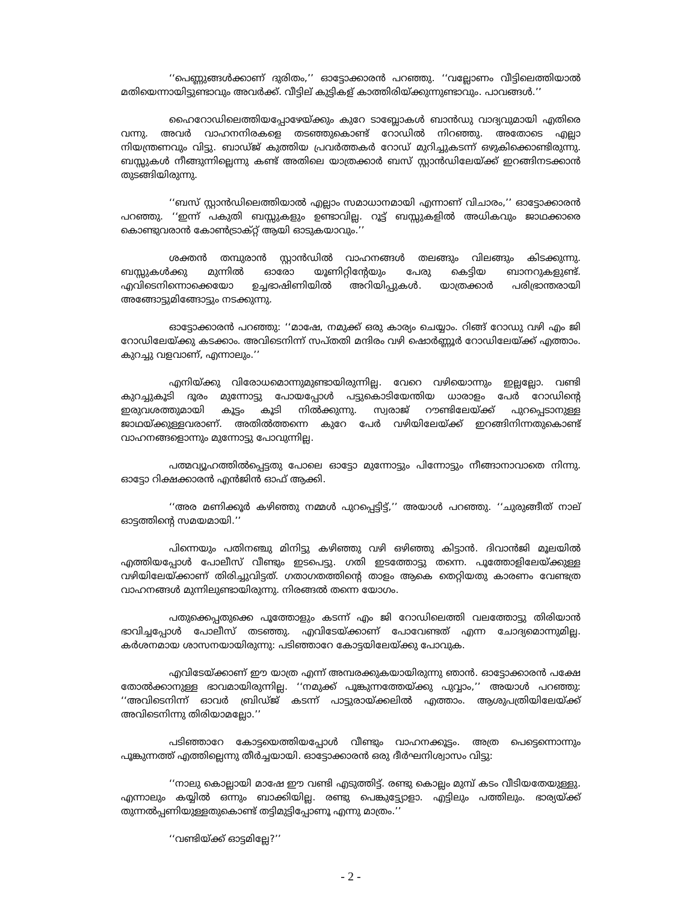‘‘പെണ്ണുങ്ങൾക്കാണ് ദുരിതം,’’ ഓട്ടോക്കാരൻ പറഞ്ഞു. ‘‘വല്ലോണം വീട്ടിലെത്തിയാൽ മതിയെന്നായിട്ടുണ്ടാവും അവർക്ക്. വീട്ടില് കുട്ടികള് കാത്തിരിയ്ക്കുന്നുണ്ടാവും. പാവങ്ങൾ.’’
ഹൈറോഡിലെത്തിയപ്പോഴേയ്ക്കും കുറേ ടാബ്ലോകൾ ബാൻഡു വാദ്യവുമായി എതിരെ വന്നു. അവർ വാഹനനിരകളെ തടഞ്ഞുകൊണ്ട് റോഡിൽ നിറഞ്ഞു. അതോടെ എല്ലാ നിയന്ത്രണവും വിട്ടു. ബാഡ്ജ് കുത്തിയ പ്രവർത്തകർ റോഡ് മുറിച്ചുകടന്ന് ഒഴുകിക്കൊണ്ടിരുന്നു. ബസ്സുകൾ നീങ്ങുന്നില്ലെന്നു കണ്ട് അതിലെ യാത്രക്കാർ ബസ് സ്റ്റാൻഡിലേയ്ക്ക് ഇറങ്ങിനടക്കാൻ തുടങ്ങിയിരുന്നു.
‘‘ബസ് സ്റ്റാൻഡിലെത്തിയാൽ എല്ലാം സമാധാനമായി എന്നാണ് വിചാരം,’’ ഓട്ടോക്കാരൻ പറഞ്ഞു. ‘‘ഇന്ന് പകുതി ബസ്സുകളും ഉണ്ടാവില്ല. റൂട്ട് ബസ്സുകളിൽ അധികവും ജാഥക്കാരെ കൊണ്ടുവരാൻ കോൺട്രാക്റ്റ് ആയി ഓടുകയാവും.’’
ശക്തൻ തമ്പുരാൻ സ്റ്റാൻഡിൽ വാഹനങ്ങൾ തലങ്ങും വിലങ്ങും കിടക്കുന്നു. ബസ്സുകൾക്കു മുന്നിൽ ഓരോ യൂണിറ്റിന്റേയും പേരു കെട്ടിയ ബാനറുകളുണ്ട്. എവിടെനിന്നൊക്കെയോ ഉച്ചഭാഷിണിയിൽ അറിയിപ്പുകൾ. യാത്രക്കാർ പരിഭ്രാന്തരായി അങ്ങോട്ടുമിങ്ങോട്ടും നടക്കുന്നു.
ഓട്ടോക്കാരൻ പറഞ്ഞു: ‘‘മാഷേ, നമുക്ക് ഒരു കാര്യം ചെയ്യാം. റിങ്ങ് റോഡു വഴി എം ജി റോഡിലേയ്ക്കു കടക്കാം. അവിടെനിന്ന് സപ്തതി മന്ദിരം വഴി ഷൊർണ്ണൂർ റോഡിലേയ്ക്ക് എത്താം. കുറച്ചു വളവാണ്, എന്നാലും.’’
എനിയ്ക്കു വിരോധമൊന്നുമുണ്ടായിരുന്നില്ല. വേറെ വഴിയൊന്നും ഇല്ലല്ലോ. വണ്ടി കുറച്ചുകൂടി ദൂരം മുന്നോട്ടു പോയപ്പോൾ പട്ടുകൊടിയേന്തിയ ധാരാളം പേർ റോഡിന്റെ ഇരുവശത്തുമായി കൂട്ടം കൂടി നിൽക്കുന്നു. സ്വരാജ് റൗണ്ടിലേയ്ക്ക് പുറപ്പെടാനുള്ള ജാഥയ്ക്കുള്ളവരാണ്. അതിൽത്തന്നെ കുറേ പേർ വഴിയിലേയ്ക്ക് ഇറങ്ങിനിന്നതുകൊണ്ട് വാഹനങ്ങളൊന്നും മുന്നോട്ടു പോവുന്നില്ല.
പത്മവ്യൂഹത്തിൽപ്പെട്ടതു പോലെ ഓട്ടോ മുന്നോട്ടും പിന്നോട്ടും നീങ്ങാനാവാതെ നിന്നു. ഓട്ടോ റിക്ഷക്കാരൻ എൻജിൻ ഓഫ് ആക്കി.
‘‘അര മണിക്കൂർ കഴിഞ്ഞു നമ്മൾ പുറപ്പെട്ടിട്ട്,’’ അയാൾ പറഞ്ഞു. ‘‘ചുരുങ്ങീത് നാല് ഓട്ടത്തിന്റെ സമയമായി.’’
പിന്നെയും പതിനഞ്ചു മിനിട്ടു കഴിഞ്ഞു വഴി ഒഴിഞ്ഞു കിട്ടാൻ. ദിവാൻജി മൂലയിൽ എത്തിയപ്പോൾ പോലീസ് വീണ്ടും ഇടപെട്ടു. ഗതി ഇടത്തോട്ടു തന്നെ. പൂത്തോളിലേയ്ക്കുള്ള വഴിയിലേയ്ക്കാണ് തിരിച്ചുവിട്ടത്. ഗതാഗതത്തിന്റെ താളം ആകെ തെറ്റിയതു കാരണം വേണ്ടത്ര വാഹനങ്ങൾ മുന്നിലുണ്ടായിരുന്നു. നിരങ്ങൽ തന്നെ യോഗം.
പതുക്കെപ്പതുക്കെ പൂത്തോളും കടന്ന് എം ജി റോഡിലെത്തി വലത്തോട്ടു തിരിയാൻ ഭാവിച്ചപ്പോൾ പോലീസ് തടഞ്ഞു. എവിടേയ്ക്കാണ് പോവേണ്ടത് എന്ന ചോദ്യമൊന്നുമില്ല. കർശനമായ ശാസനയായിരുന്നു: പടിഞ്ഞാറേ കോട്ടയിലേയ്ക്കു പോവുക.
എവിടേയ്ക്കാണ് ഈ യാത്ര എന്ന് അമ്പരക്കുകയായിരുന്നു ഞാൻ. ഓട്ടോക്കാരൻ പക്ഷേ തോൽക്കാനുള്ള ഭാവമായിരുന്നില്ല. ‘‘നമുക്ക് പൂങ്കുന്നത്തേയ്ക്കു പുവ്വാം,’’ അയാൾ പറഞ്ഞു: ‘‘അവിടെനിന്ന് ഓവർ ബ്രിഡ്ജ് കടന്ന് പാട്ടുരായ്ക്കലിൽ എത്താം. ആശുപത്രിയിലേയ്ക്ക് അവിടെനിന്നു തിരിയാമല്ലോ.’’
പടിഞ്ഞാറേ കോട്ടയെത്തിയപ്പോൾ വീണ്ടും വാഹനക്കൂട്ടം. അത്ര പെട്ടെന്നൊന്നും പൂങ്കുന്നത്ത് എത്തില്ലെന്നു തീർച്ചയായി. ഓട്ടോക്കാരൻ ഒരു ദീർഘനിശ്വാസം വിട്ടു:
‘‘നാലു കൊല്ലായി മാഷേ ഈ വണ്ടി എടുത്തിട്ട്. രണ്ടു കൊല്ലം മുമ്പ് കടം വീടിയതേയുള്ളു. എന്നാലും കയ്യിൽ ഒന്നും ബാക്കിയില്ല. രണ്ടു പെങ്കുട്ട്യോളാ. എട്ടിലും പത്തിലും. ഭാര്യയ്ക്ക് തുന്നൽപ്പണിയുള്ളതുകൊണ്ട് തട്ടിമുട്ടിപ്പോണൂ എന്നു മാത്രം.’’
‘‘വണ്ടിയ്ക്ക് ഓട്ടമില്ലേ?’’
- 2 -